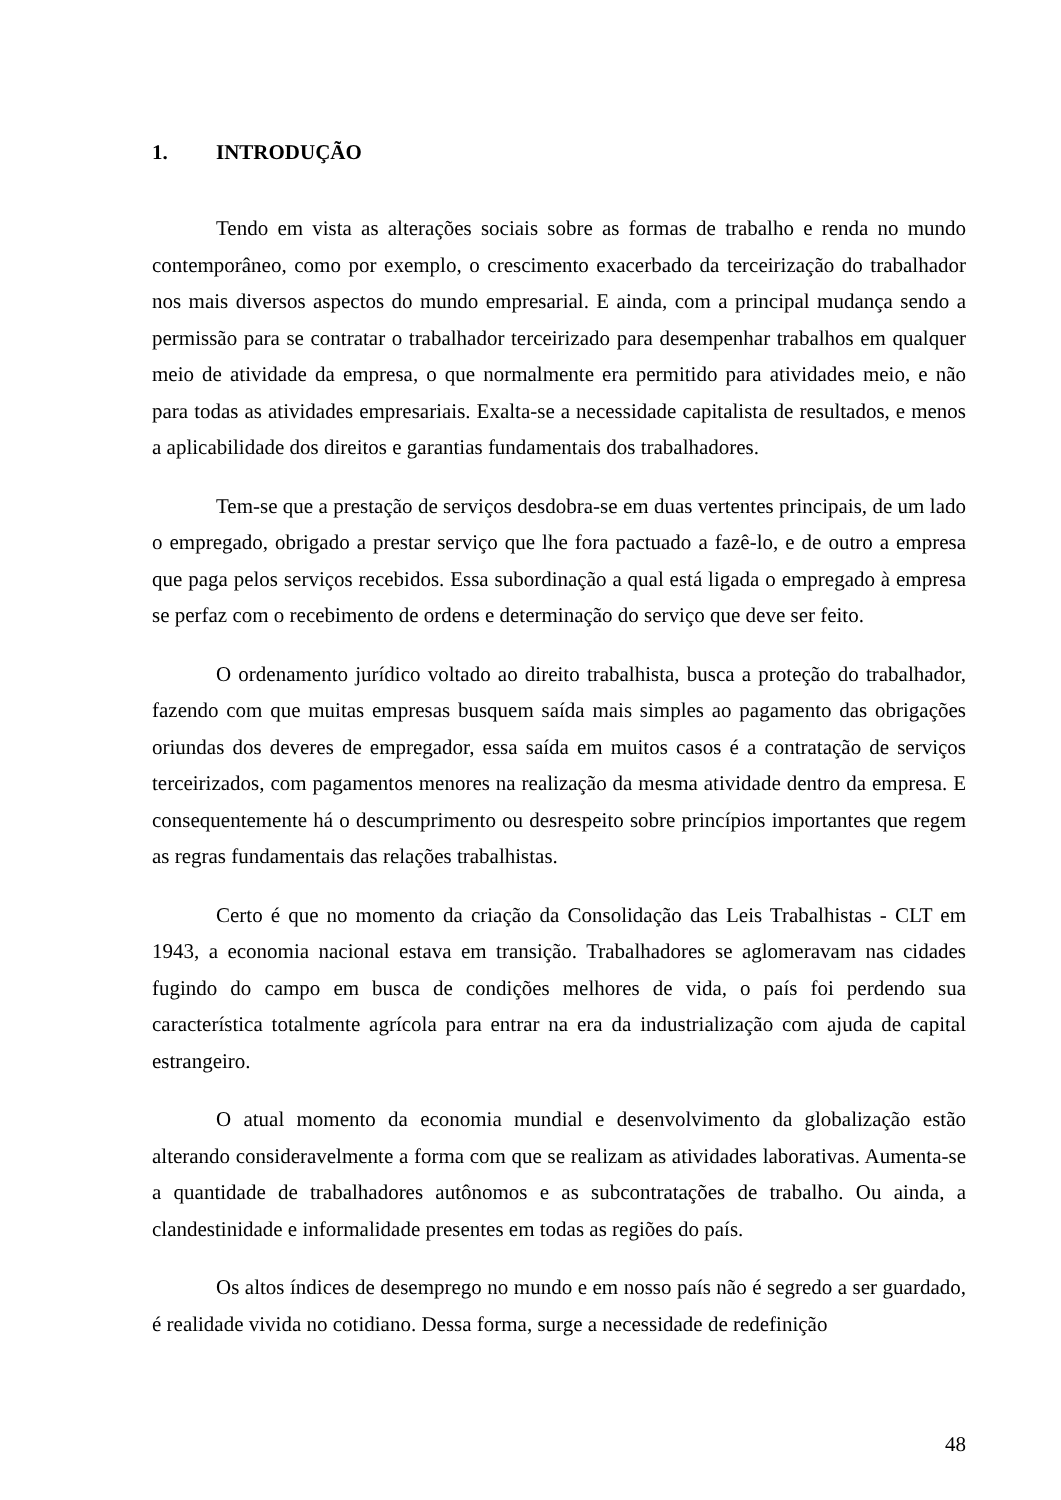1. INTRODUÇÃO
Tendo em vista as alterações sociais sobre as formas de trabalho e renda no mundo contemporâneo, como por exemplo, o crescimento exacerbado da terceirização do trabalhador nos mais diversos aspectos do mundo empresarial. E ainda, com a principal mudança sendo a permissão para se contratar o trabalhador terceirizado para desempenhar trabalhos em qualquer meio de atividade da empresa, o que normalmente era permitido para atividades meio, e não para todas as atividades empresariais. Exalta-se a necessidade capitalista de resultados, e menos a aplicabilidade dos direitos e garantias fundamentais dos trabalhadores.
Tem-se que a prestação de serviços desdobra-se em duas vertentes principais, de um lado o empregado, obrigado a prestar serviço que lhe fora pactuado a fazê-lo, e de outro a empresa que paga pelos serviços recebidos. Essa subordinação a qual está ligada o empregado à empresa se perfaz com o recebimento de ordens e determinação do serviço que deve ser feito.
O ordenamento jurídico voltado ao direito trabalhista, busca a proteção do trabalhador, fazendo com que muitas empresas busquem saída mais simples ao pagamento das obrigações oriundas dos deveres de empregador, essa saída em muitos casos é a contratação de serviços terceirizados, com pagamentos menores na realização da mesma atividade dentro da empresa. E consequentemente há o descumprimento ou desrespeito sobre princípios importantes que regem as regras fundamentais das relações trabalhistas.
Certo é que no momento da criação da Consolidação das Leis Trabalhistas - CLT em 1943, a economia nacional estava em transição. Trabalhadores se aglomeravam nas cidades fugindo do campo em busca de condições melhores de vida, o país foi perdendo sua característica totalmente agrícola para entrar na era da industrialização com ajuda de capital estrangeiro.
O atual momento da economia mundial e desenvolvimento da globalização estão alterando consideravelmente a forma com que se realizam as atividades laborativas. Aumenta-se a quantidade de trabalhadores autônomos e as subcontratações de trabalho. Ou ainda, a clandestinidade e informalidade presentes em todas as regiões do país.
Os altos índices de desemprego no mundo e em nosso país não é segredo a ser guardado, é realidade vivida no cotidiano. Dessa forma, surge a necessidade de redefinição
48